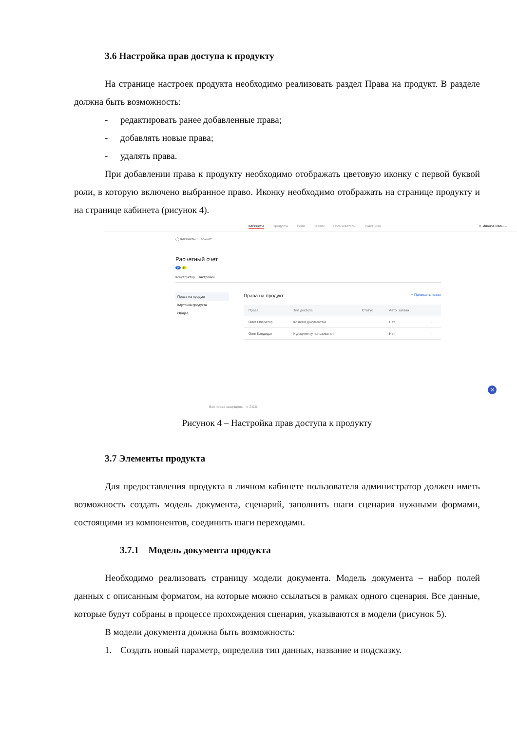3.6 Настройка прав доступа к продукту
На странице настроек продукта необходимо реализовать раздел Права на продукт. В разделе должна быть возможность:
- редактировать ранее добавленные права;
- добавлять новые права;
- удалять права.
При добавлении права к продукту необходимо отображать цветовую иконку с первой буквой роли, в которую включено выбранное право. Иконку необходимо отображать на странице продукту и на странице кабинета (рисунок 4).
Кабинеты Продукты Роли Заявки Пользователи Участники ☺ Иванов Иван ⌄
◯ Кабинеты ‹ Кабинет
Расчетный счет
P P
Конструктор Настройки
Права на продукт
Карточка продукта
Общее
Права на продукт + Привязать право
| Права | Тип доступа | Статус | Авто. заявка | |
| --- | --- | --- | --- | --- |
| Олег Оператор | Ко всем документам | | Нет | ··· |
| Олег Кандидат | К документу пользователя | | Нет | ··· |
✕
Все права защищены v. 2.0.0
Рисунок 4 – Настройка прав доступа к продукту
3.7 Элементы продукта
Для предоставления продукта в личном кабинете пользователя администратор должен иметь возможность создать модель документа, сценарий, заполнить шаги сценария нужными формами, состоящими из компонентов, соединить шаги переходами.
3.7.1 Модель документа продукта
Необходимо реализовать страницу модели документа. Модель документа – набор полей данных с описанным форматом, на которые можно ссылаться в рамках одного сценария. Все данные, которые будут собраны в процессе прохождения сценария, указываются в модели (рисунок 5).
В модели документа должна быть возможность:
1. Создать новый параметр, определив тип данных, название и подсказку.